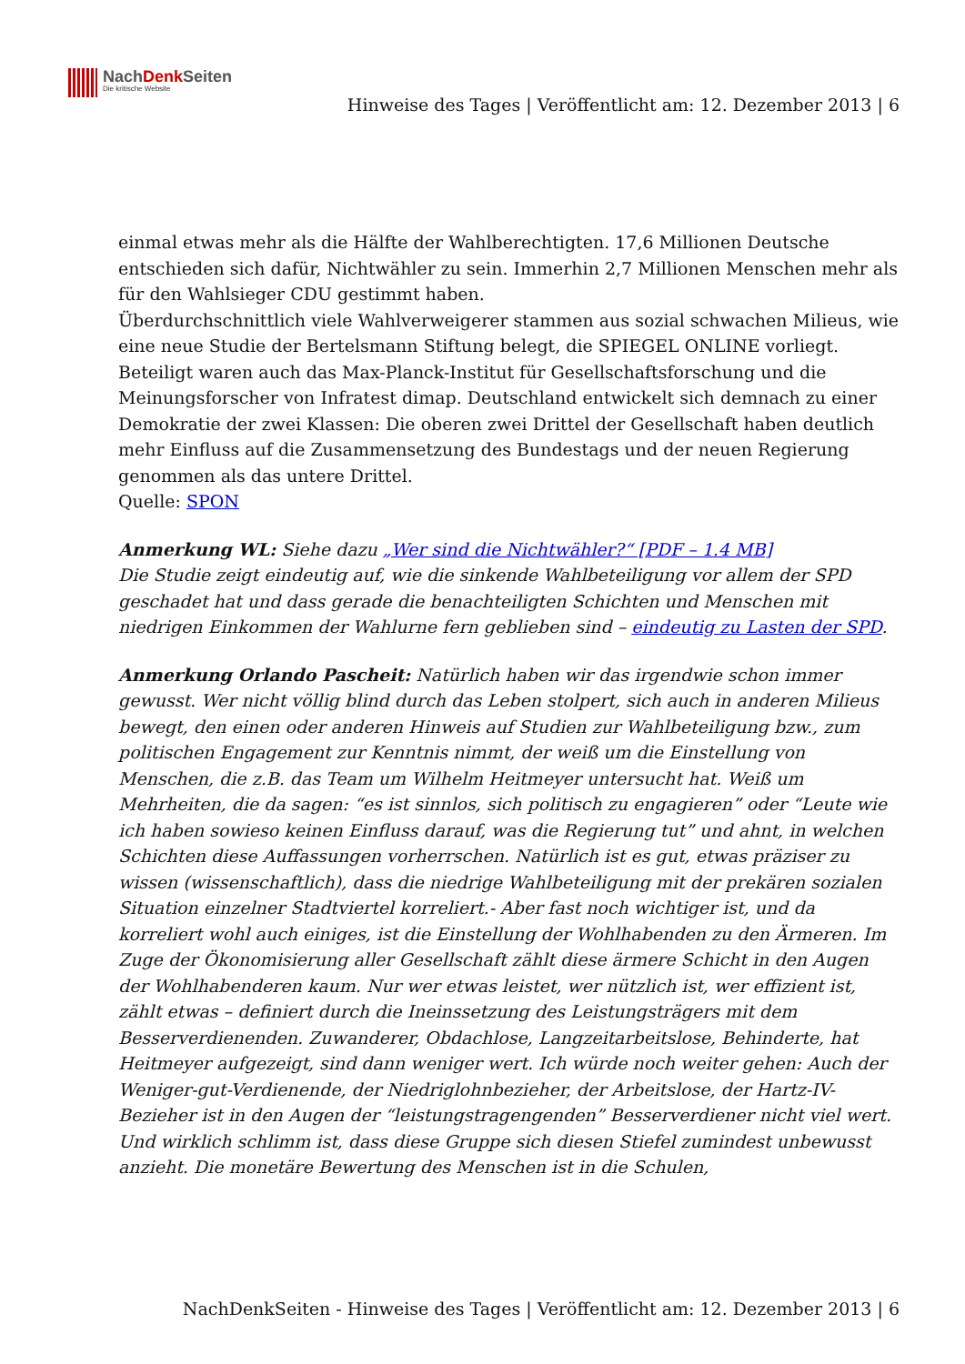NachDenk Seiten
Die kritische Website
Hinweise des Tages | Veröffentlicht am: 12. Dezember 2013 | 6
einmal etwas mehr als die Hälfte der Wahlberechtigten. 17,6 Millionen Deutsche entschieden sich dafür, Nichtwähler zu sein. Immerhin 2,7 Millionen Menschen mehr als für den Wahlsieger CDU gestimmt haben.
Überdurchschnittlich viele Wahlverweigerer stammen aus sozial schwachen Milieus, wie eine neue Studie der Bertelsmann Stiftung belegt, die SPIEGEL ONLINE vorliegt. Beteiligt waren auch das Max-Planck-Institut für Gesellschaftsforschung und die Meinungsforscher von Infratest dimap. Deutschland entwickelt sich demnach zu einer Demokratie der zwei Klassen: Die oberen zwei Drittel der Gesellschaft haben deutlich mehr Einfluss auf die Zusammensetzung des Bundestags und der neuen Regierung genommen als das untere Drittel.
Quelle: SPON
Anmerkung WL: Siehe dazu „Wer sind die Nichtwähler?“ [PDF – 1.4 MB]
Die Studie zeigt eindeutig auf, wie die sinkende Wahlbeteiligung vor allem der SPD geschadet hat und dass gerade die benachteiligten Schichten und Menschen mit niedrigen Einkommen der Wahlurne fern geblieben sind – eindeutig zu Lasten der SPD.
Anmerkung Orlando Pascheit: Natürlich haben wir das irgendwie schon immer gewusst. Wer nicht völlig blind durch das Leben stolpert, sich auch in anderen Milieus bewegt, den einen oder anderen Hinweis auf Studien zur Wahlbeteiligung bzw., zum politischen Engagement zur Kenntnis nimmt, der weiß um die Einstellung von Menschen, die z.B. das Team um Wilhelm Heitmeyer untersucht hat. Weiß um Mehrheiten, die da sagen: “es ist sinnlos, sich politisch zu engagieren” oder “Leute wie ich haben sowieso keinen Einfluss darauf, was die Regierung tut” und ahnt, in welchen Schichten diese Auffassungen vorherrschen. Natürlich ist es gut, etwas präziser zu wissen (wissenschaftlich), dass die niedrige Wahlbeteiligung mit der prekären sozialen Situation einzelner Stadtviertel korreliert.- Aber fast noch wichtiger ist, und da korreliert wohl auch einiges, ist die Einstellung der Wohlhabenden zu den Ärmeren. Im Zuge der Ökonomisierung aller Gesellschaft zählt diese ärmere Schicht in den Augen der Wohlhabenderen kaum. Nur wer etwas leistet, wer nützlich ist, wer effizient ist, zählt etwas – definiert durch die Ineinssetzung des Leistungsträgers mit dem Besserverdienenden. Zuwanderer, Obdachlose, Langzeitarbeitslose, Behinderte, hat Heitmeyer aufgezeigt, sind dann weniger wert. Ich würde noch weiter gehen: Auch der Weniger-gut-Verdienende, der Niedriglohnbezieher, der Arbeitslose, der Hartz-IV-Bezieher ist in den Augen der “leistungstragengenden” Besserverdiener nicht viel wert. Und wirklich schlimm ist, dass diese Gruppe sich diesen Stiefel zumindest unbewusst anzieht. Die monetäre Bewertung des Menschen ist in die Schulen,
NachDenkSeiten - Hinweise des Tages | Veröffentlicht am: 12. Dezember 2013 | 6